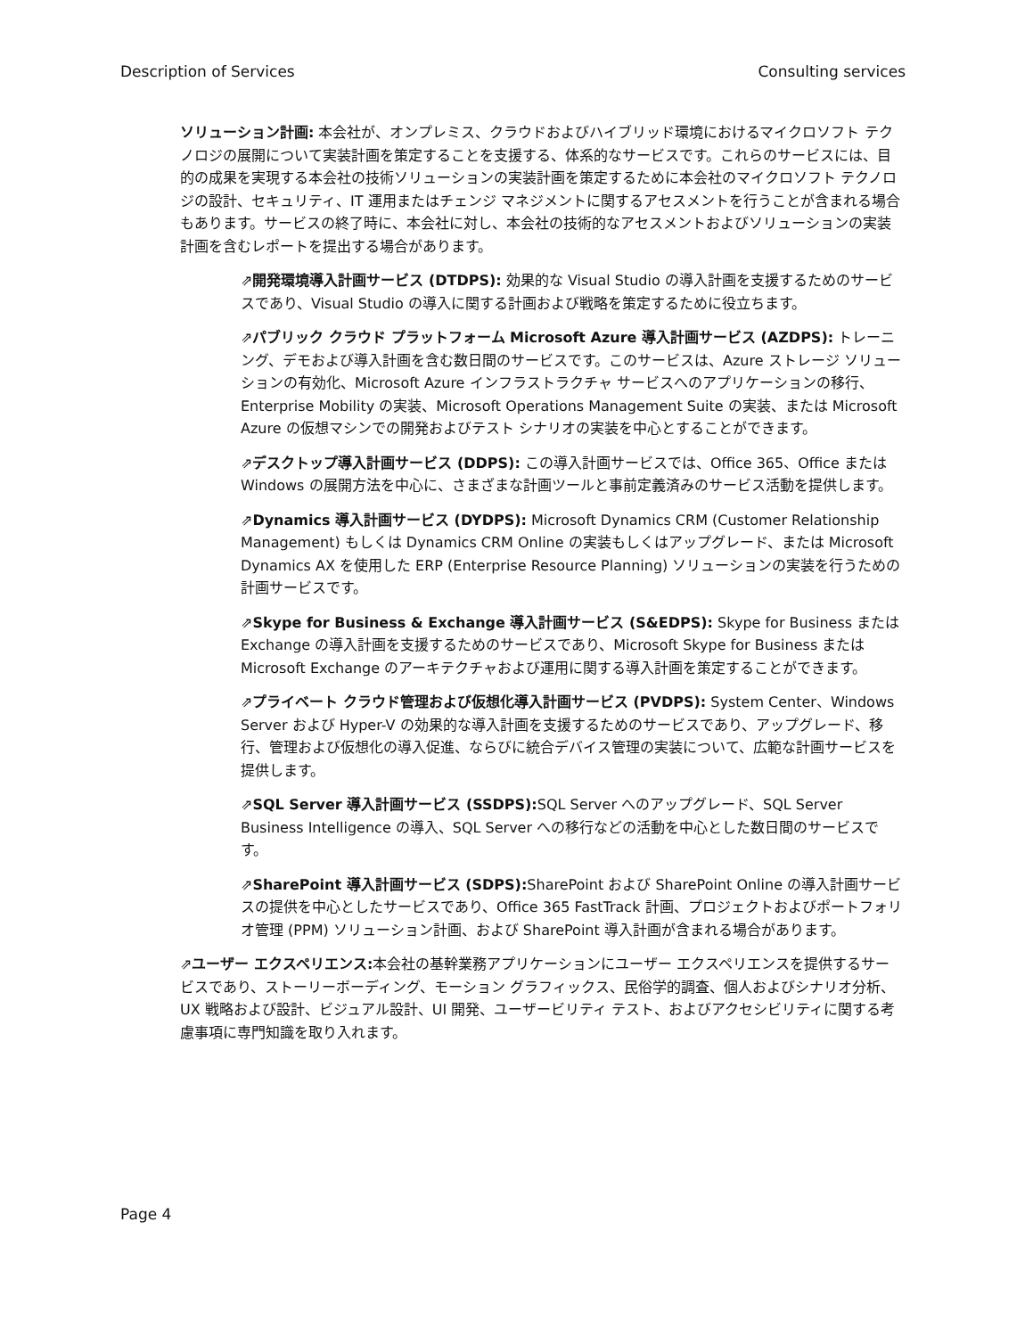Description of Services Consulting services
ソリューション計画: 本会社が、オンプレミス、クラウドおよびハイブリッド環境におけるマイクロソフト テクノロジの展開について実装計画を策定することを支援する、体系的なサービスです。これらのサービスには、目的の成果を実現する本会社の技術ソリューションの実装計画を策定するために本会社のマイクロソフト テクノロジの設計、セキュリティ、IT 運用またはチェンジ マネジメントに関するアセスメントを行うことが含まれる場合もあります。サービスの終了時に、本会社に対し、本会社の技術的なアセスメントおよびソリューションの実装計画を含むレポートを提出する場合があります。
⇗開発環境導入計画サービス (DTDPS): 効果的な Visual Studio の導入計画を支援するためのサービスであり、Visual Studio の導入に関する計画および戦略を策定するために役立ちます。
⇗パブリック クラウド プラットフォーム Microsoft Azure 導入計画サービス (AZDPS): トレーニング、デモおよび導入計画を含む数日間のサービスです。このサービスは、Azure ストレージ ソリューションの有効化、Microsoft Azure インフラストラクチャ サービスへのアプリケーションの移行、Enterprise Mobility の実装、Microsoft Operations Management Suite の実装、または Microsoft Azure の仮想マシンでの開発およびテスト シナリオの実装を中心とすることができます。
⇗デスクトップ導入計画サービス (DDPS): この導入計画サービスでは、Office 365、Office または Windows の展開方法を中心に、さまざまな計画ツールと事前定義済みのサービス活動を提供します。
⇗Dynamics 導入計画サービス (DYDPS): Microsoft Dynamics CRM (Customer Relationship Management) もしくは Dynamics CRM Online の実装もしくはアップグレード、または Microsoft Dynamics AX を使用した ERP (Enterprise Resource Planning) ソリューションの実装を行うための計画サービスです。
⇗Skype for Business & Exchange 導入計画サービス (S&EDPS): Skype for Business または Exchange の導入計画を支援するためのサービスであり、Microsoft Skype for Business または Microsoft Exchange のアーキテクチャおよび運用に関する導入計画を策定することができます。
⇗プライベート クラウド管理および仮想化導入計画サービス (PVDPS): System Center、Windows Server および Hyper-V の効果的な導入計画を支援するためのサービスであり、アップグレード、移行、管理および仮想化の導入促進、ならびに統合デバイス管理の実装について、広範な計画サービスを提供します。
⇗SQL Server 導入計画サービス (SSDPS): SQL Server へのアップグレード、SQL Server Business Intelligence の導入、SQL Server への移行などの活動を中心とした数日間のサービスです。
⇗SharePoint 導入計画サービス (SDPS): SharePoint および SharePoint Online の導入計画サービスの提供を中心としたサービスであり、Office 365 FastTrack 計画、プロジェクトおよびポートフォリオ管理 (PPM) ソリューション計画、および SharePoint 導入計画が含まれる場合があります。
⇗ユーザー エクスペリエンス: 本会社の基幹業務アプリケーションにユーザー エクスペリエンスを提供するサービスであり、ストーリーボーディング、モーション グラフィックス、民俗学的調査、個人およびシナリオ分析、UX 戦略および設計、ビジュアル設計、UI 開発、ユーザービリティ テスト、およびアクセシビリティに関する考慮事項に専門知識を取り入れます。
Page 4